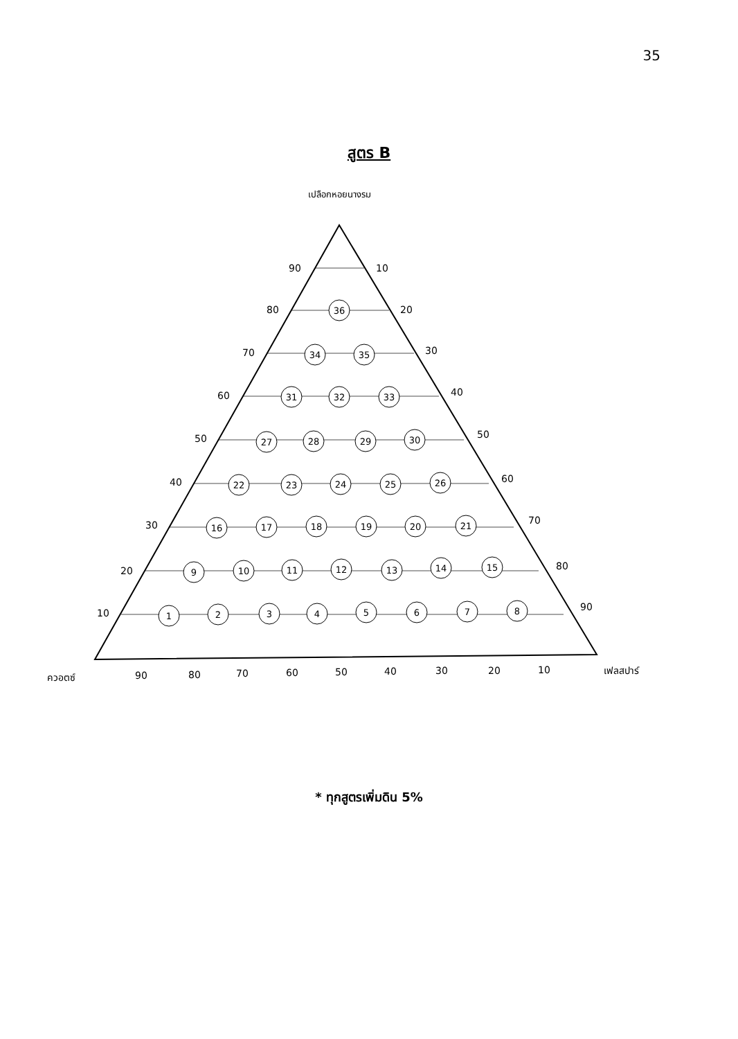35
สูตร B
เปลือกหอยนางรม
90
10
80
20
70
30
60
40
50
50
40
60
30
70
20
80
10
90
ควอตซ์
90
80
70
60
50
40
30
20
10
เฟลสปาร์
36
34
35
31
32
33
27
28
29
30
22
23
24
25
26
16
17
18
19
20
21
9
10
11
12
13
14
15
1
2
3
4
5
6
7
8
* ทุกสูตรเพิ่มดิน 5%